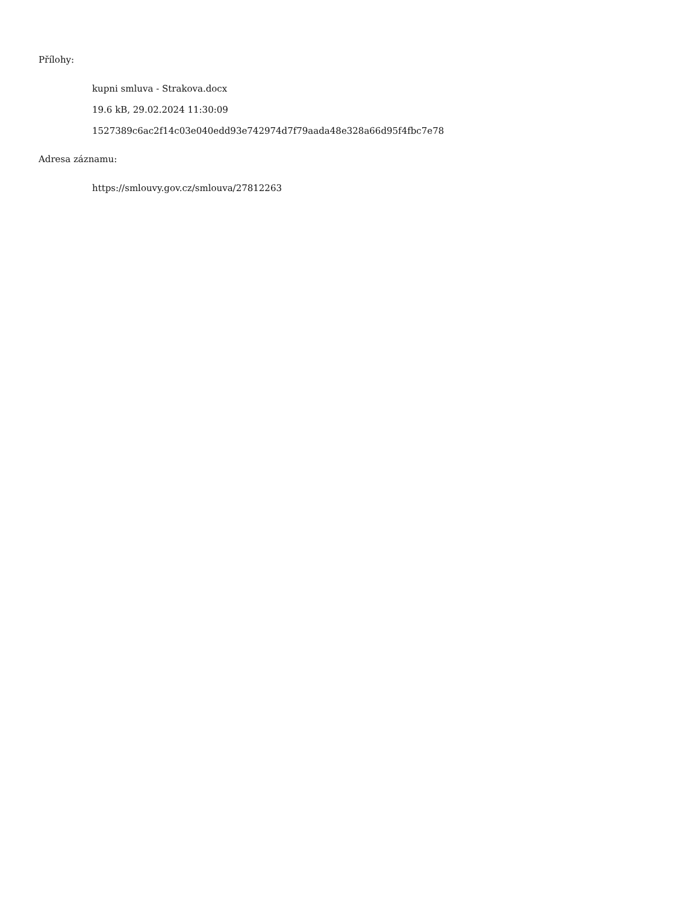Přílohy:
kupni smluva - Strakova.docx
19.6 kB, 29.02.2024 11:30:09
1527389c6ac2f14c03e040edd93e742974d7f79aada48e328a66d95f4fbc7e78
Adresa záznamu:
https://smlouvy.gov.cz/smlouva/27812263